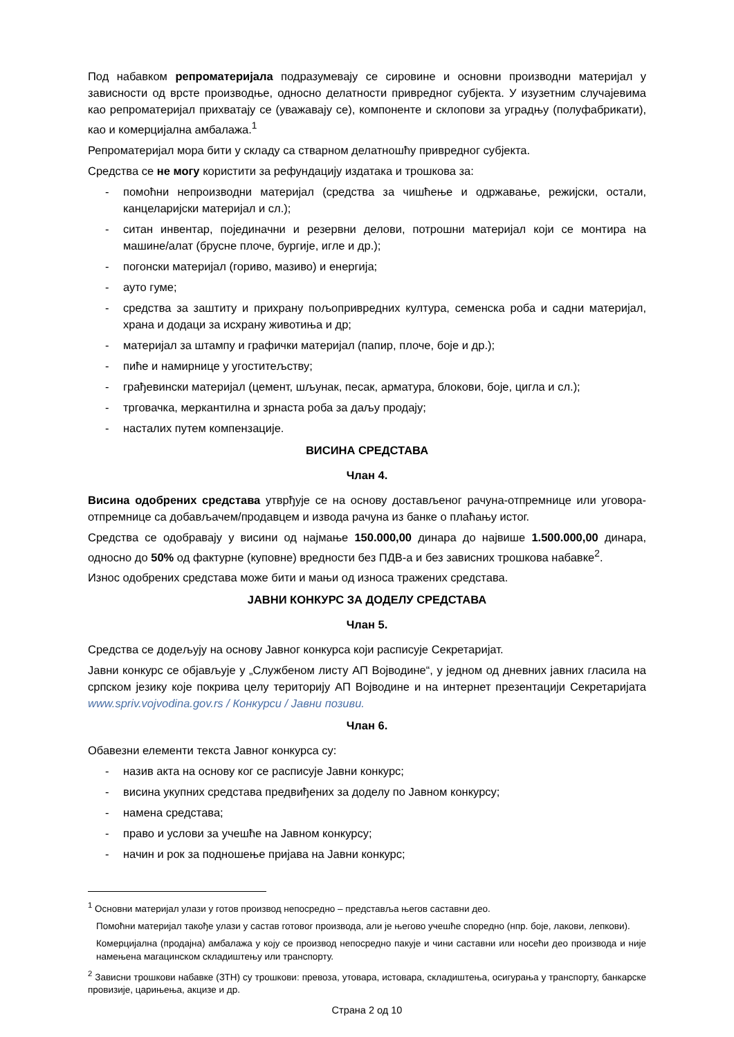Под набавком репроматеријала подразумевају се сировине и основни производни материјал у зависности од врсте производње, односно делатности привредног субјекта. У изузетним случајевима као репроматеријал прихватају се (уважавају се), компоненте и склопови за уградњу (полуфабрикати), као и комерцијална амбалажа.<sup>1</sup>
Репроматеријал мора бити у складу са стварном делатношћу привредног субјекта.
Средства се не могу користити за рефундацију издатака и трошкова за:
- помоћни непроизводни материјал (средства за чишћење и одржавање, режијски, остали, канцеларијски материјал и сл.);
- ситан инвентар, појединачни и резервни делови, потрошни материјал који се монтира на машине/алат (брусне плоче, бургије, игле и др.);
- погонски материјал (гориво, мазиво) и енергија;
- ауто гуме;
- средства за заштиту и прихрану пољопривредних култура, семенска роба и садни материјал, храна и додаци за исхрану животиња и др;
- материјал за штампу и графички материјал (папир, плоче, боје и др.);
- пиће и намирнице у угоститељству;
- грађевински материјал (цемент, шљунак, песак, арматура, блокови, боје, цигла и сл.);
- трговачка, меркантилна и зрнаста роба за даљу продају;
- насталих путем компензације.
ВИСИНА СРЕДСТАВА
Члан 4.
Висина одобрених средстава утврђује се на основу достављеног рачуна-отпремнице или уговора-отпремнице са добављачем/продавцем и извода рачуна из банке о плаћању истог.
Средства се одобравају у висини од најмање 150.000,00 динара до највише 1.500.000,00 динара, односно до 50% од фактурне (куповне) вредности без ПДВ-а и без зависних трошкова набавке<sup>2</sup>.
Износ одобрених средстава може бити и мањи од износа тражених средстава.
ЈАВНИ КОНКУРС ЗА ДОДЕЛУ СРЕДСТАВА
Члан 5.
Средства се додељују на основу Јавног конкурса који расписује Секретаријат.
Јавни конкурс се објављује у „Службеном листу АП Војводине“, у једном од дневних јавних гласила на српском језику које покрива целу територију АП Војводине и на интернет презентацији Секретаријата www.spriv.vojvodina.gov.rs / Конкурси / Јавни позиви.
Члан 6.
Обавезни елементи текста Јавног конкурса су:
- назив акта на основу ког се расписује Јавни конкурс;
- висина укупних средстава предвиђених за доделу по Јавном конкурсу;
- намена средстава;
- право и услови за учешће на Јавном конкурсу;
- начин и рок за подношење пријава на Јавни конкурс;
<sup>1</sup> Основни материјал улази у готов производ непосредно – представља његов саставни део.
Помоћни материјал такође улази у састав готовог производа, али је његово учешће споредно (нпр. боје, лакови, лепкови).
Комерцијална (продајна) амбалажа у коју се производ непосредно пакује и чини саставни или носећи део производа и није намењена магацинском складиштењу или транспорту.
<sup>2</sup> Зависни трошкови набавке (ЗТН) су трошкови: превоза, утовара, истовара, складиштења, осигурања у транспорту, банкарске провизије, царињења, акцизе и др.
Страна 2 од 10